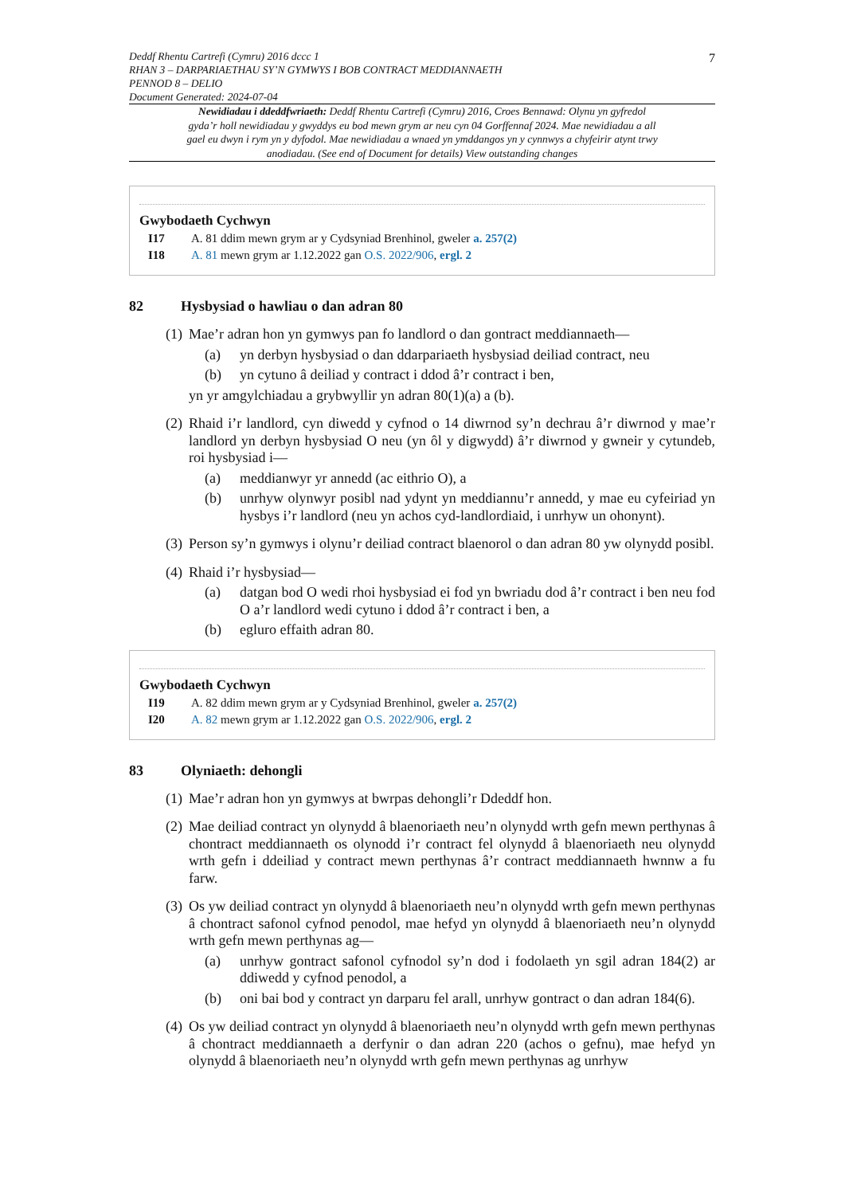7
Deddf Rhentu Cartrefi (Cymru) 2016 dccc 1
RHAN 3 – DARPARIAETHAU SY’N GYMWYS I BOB CONTRACT MEDDIANNAETH
PENNOD 8 – DELIO
Document Generated: 2024-07-04
Newidiadau i ddeddfwriaeth: Deddf Rhentu Cartrefi (Cymru) 2016, Croes Bennawd: Olynu yn gyfredol gyda’r holl newidiadau y gwyddys eu bod mewn grym ar neu cyn 04 Gorffennaf 2024. Mae newidiadau a all gael eu dwyn i rym yn y dyfodol. Mae newidiadau a wnaed yn ymddangos yn y cynnwys a chyfeirir atynt trwy anodiadau. (See end of Document for details) View outstanding changes
Gwybodaeth Cychwyn
I17 A. 81 ddim mewn grym ar y Cydsyniad Brenhinol, gweler a. 257(2)
I18 A. 81 mewn grym ar 1.12.2022 gan O.S. 2022/906, ergl. 2
82 Hysbysiad o hawliau o dan adran 80
(1)
Mae’r adran hon yn gymwys pan fo landlord o dan gontract meddiannaeth—
(a) yn derbyn hysbysiad o dan ddarpariaeth hysbysiad deiliad contract, neu
(b) yn cytuno â deiliad y contract i ddod â’r contract i ben,
yn yr amgylchiadau a grybwyllir yn adran 80(1)(a) a (b).
(2)
Rhaid i’r landlord, cyn diwedd y cyfnod o 14 diwrnod sy’n dechrau â’r diwrnod y mae’r landlord yn derbyn hysbysiad O neu (yn ôl y digwydd) â’r diwrnod y gwneir y cytundeb, roi hysbysiad i—
(a) meddianwyr yr annedd (ac eithrio O), a
(b) unrhyw olynwyr posibl nad ydynt yn meddiannu’r annedd, y mae eu cyfeiriad yn hysbys i’r landlord (neu yn achos cyd-landlordiaid, i unrhyw un ohonynt).
(3)
Person sy’n gymwys i olynu’r deiliad contract blaenorol o dan adran 80 yw olynydd posibl.
(4)
Rhaid i’r hysbysiad—
(a) datgan bod O wedi rhoi hysbysiad ei fod yn bwriadu dod â’r contract i ben neu fod O a’r landlord wedi cytuno i ddod â’r contract i ben, a
(b) egluro effaith adran 80.
Gwybodaeth Cychwyn
I19 A. 82 ddim mewn grym ar y Cydsyniad Brenhinol, gweler a. 257(2)
I20 A. 82 mewn grym ar 1.12.2022 gan O.S. 2022/906, ergl. 2
83 Olyniaeth: dehongli
(1)
Mae’r adran hon yn gymwys at bwrpas dehongli’r Ddeddf hon.
(2)
Mae deiliad contract yn olynydd â blaenoriaeth neu’n olynydd wrth gefn mewn perthynas â chontract meddiannaeth os olynodd i’r contract fel olynydd â blaenoriaeth neu olynydd wrth gefn i ddeiliad y contract mewn perthynas â’r contract meddiannaeth hwnnw a fu farw.
(3)
Os yw deiliad contract yn olynydd â blaenoriaeth neu’n olynydd wrth gefn mewn perthynas â chontract safonol cyfnod penodol, mae hefyd yn olynydd â blaenoriaeth neu’n olynydd wrth gefn mewn perthynas ag—
(a) unrhyw gontract safonol cyfnodol sy’n dod i fodolaeth yn sgil adran 184(2) ar ddiwedd y cyfnod penodol, a
(b) oni bai bod y contract yn darparu fel arall, unrhyw gontract o dan adran 184(6).
(4)
Os yw deiliad contract yn olynydd â blaenoriaeth neu’n olynydd wrth gefn mewn perthynas â chontract meddiannaeth a derfynir o dan adran 220 (achos o gefnu), mae hefyd yn olynydd â blaenoriaeth neu’n olynydd wrth gefn mewn perthynas ag unrhyw